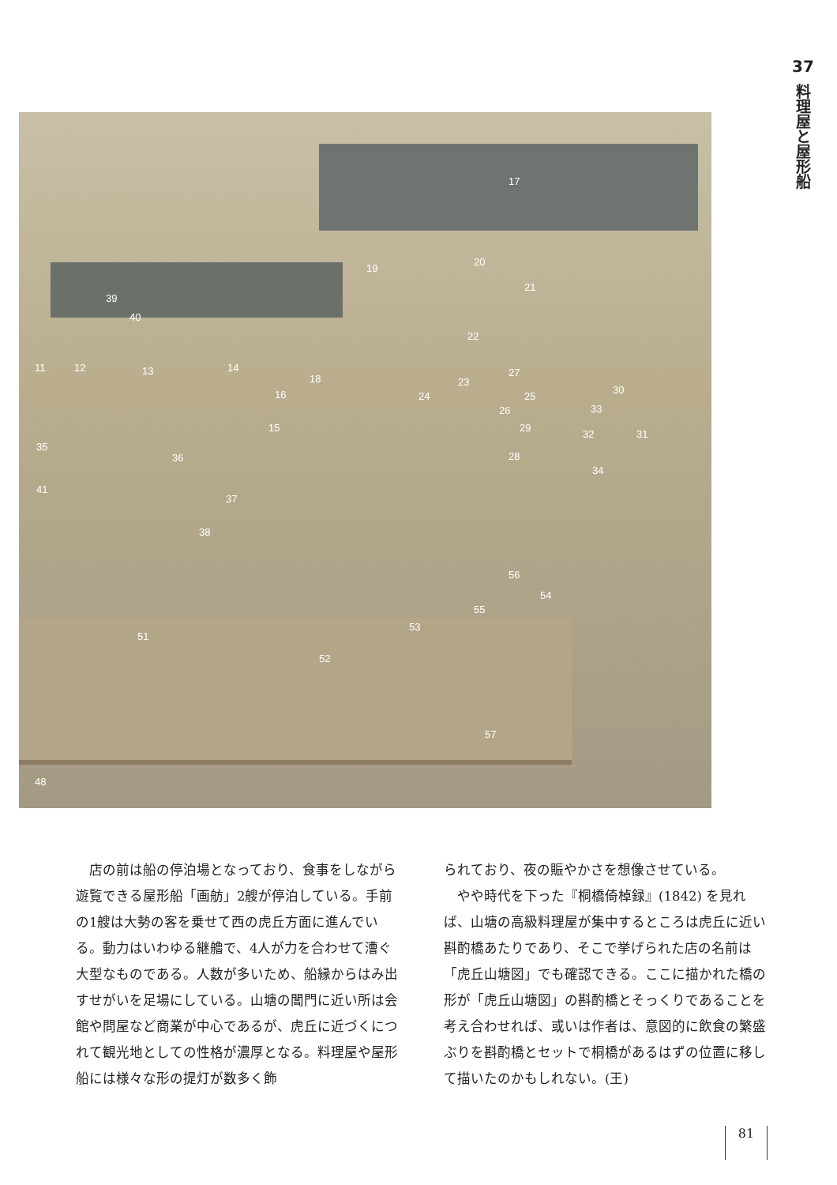37
料理屋と屋形船
17
19
20
21
22
39
40
11 12 13 14
16
18
15
23
24 25
26
27
28
29
30
31 32
33
34
35
36
37
38
41
56
54
55
53
51
52
57
48
　店の前は船の停泊場となっており、食事をしながら遊覧できる屋形船「画舫」2艘が停泊している。手前の1艘は大勢の客を乗せて西の虎丘方面に進んでいる。動力はいわゆる継艪で、4人が力を合わせて漕ぐ大型なものである。人数が多いため、船縁からはみ出すせがいを足場にしている。山塘の閶門に近い所は会館や問屋など商業が中心であるが、虎丘に近づくにつれて観光地としての性格が濃厚となる。料理屋や屋形船には様々な形の提灯が数多く飾
られており、夜の賑やかさを想像させている。
　やや時代を下った『桐橋倚棹録』(1842) を見れば、山塘の高級料理屋が集中するところは虎丘に近い斟酌橋あたりであり、そこで挙げられた店の名前は「虎丘山塘図」でも確認できる。ここに描かれた橋の形が「虎丘山塘図」の斟酌橋とそっくりであることを考え合わせれば、或いは作者は、意図的に飲食の繁盛ぶりを斟酌橋とセットで桐橋があるはずの位置に移して描いたのかもしれない。(王)
81